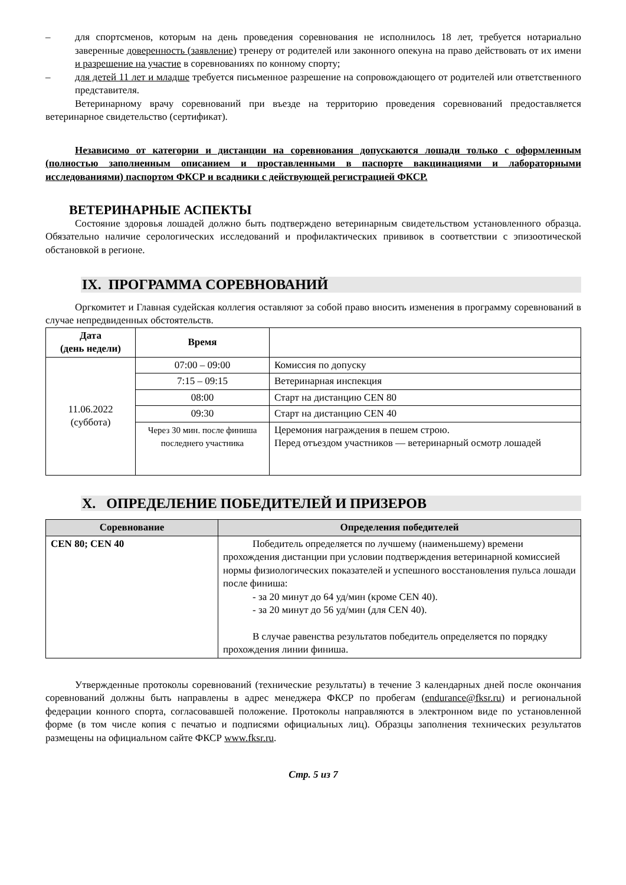– для спортсменов, которым на день проведения соревнования не исполнилось 18 лет, требуется нотариально заверенные доверенность (заявление) тренеру от родителей или законного опекуна на право действовать от их имени и разрешение на участие в соревнованиях по конному спорту;
– для детей 11 лет и младше требуется письменное разрешение на сопровождающего от родителей или ответственного представителя.
Ветеринарному врачу соревнований при въезде на территорию проведения соревнований предоставляется ветеринарное свидетельство (сертификат).
Независимо от категории и дистанции на соревнования допускаются лошади только с оформленным (полностью заполненным описанием и проставленными в паспорте вакцинациями и лабораторными исследованиями) паспортом ФКСР и всадники с действующей регистрацией ФКСР.
ВЕТЕРИНАРНЫЕ АСПЕКТЫ
Состояние здоровья лошадей должно быть подтверждено ветеринарным свидетельством установленного образца. Обязательно наличие серологических исследований и профилактических прививок в соответствии с эпизоотической обстановкой в регионе.
IX. ПРОГРАММА СОРЕВНОВАНИЙ
Оргкомитет и Главная судейская коллегия оставляют за собой право вносить изменения в программу соревнований в случае непредвиденных обстоятельств.
| Дата (день недели) | Время | |
| --- | --- | --- |
| 11.06.2022 (суббота) | 07:00 – 09:00 | Комиссия по допуску |
| | 7:15 – 09:15 | Ветеринарная инспекция |
| | 08:00 | Старт на дистанцию CEN 80 |
| | 09:30 | Старт на дистанцию CEN 40 |
| | Через 30 мин. после финиша последнего участника | Церемония награждения в пешем строю. Перед отъездом участников — ветеринарный осмотр лошадей |
X. ОПРЕДЕЛЕНИЕ ПОБЕДИТЕЛЕЙ И ПРИЗЕРОВ
| Соревнование | Определения победителей |
| --- | --- |
| CEN 80; CEN 40 | Победитель определяется по лучшему (наименьшему) времени прохождения дистанции при условии подтверждения ветеринарной комиссией нормы физиологических показателей и успешного восстановления пульса лошади после финиша: - за 20 минут до 64 уд/мин (кроме CEN 40). - за 20 минут до 56 уд/мин (для CEN 40). В случае равенства результатов победитель определяется по порядку прохождения линии финиша. |
Утвержденные протоколы соревнований (технические результаты) в течение 3 календарных дней после окончания соревнований должны быть направлены в адрес менеджера ФКСР по пробегам (endurance@fksr.ru) и региональной федерации конного спорта, согласовавшей положение. Протоколы направляются в электронном виде по установленной форме (в том числе копия с печатью и подписями официальных лиц). Образцы заполнения технических результатов размещены на официальном сайте ФКСР www.fksr.ru.
Стр. 5 из 7